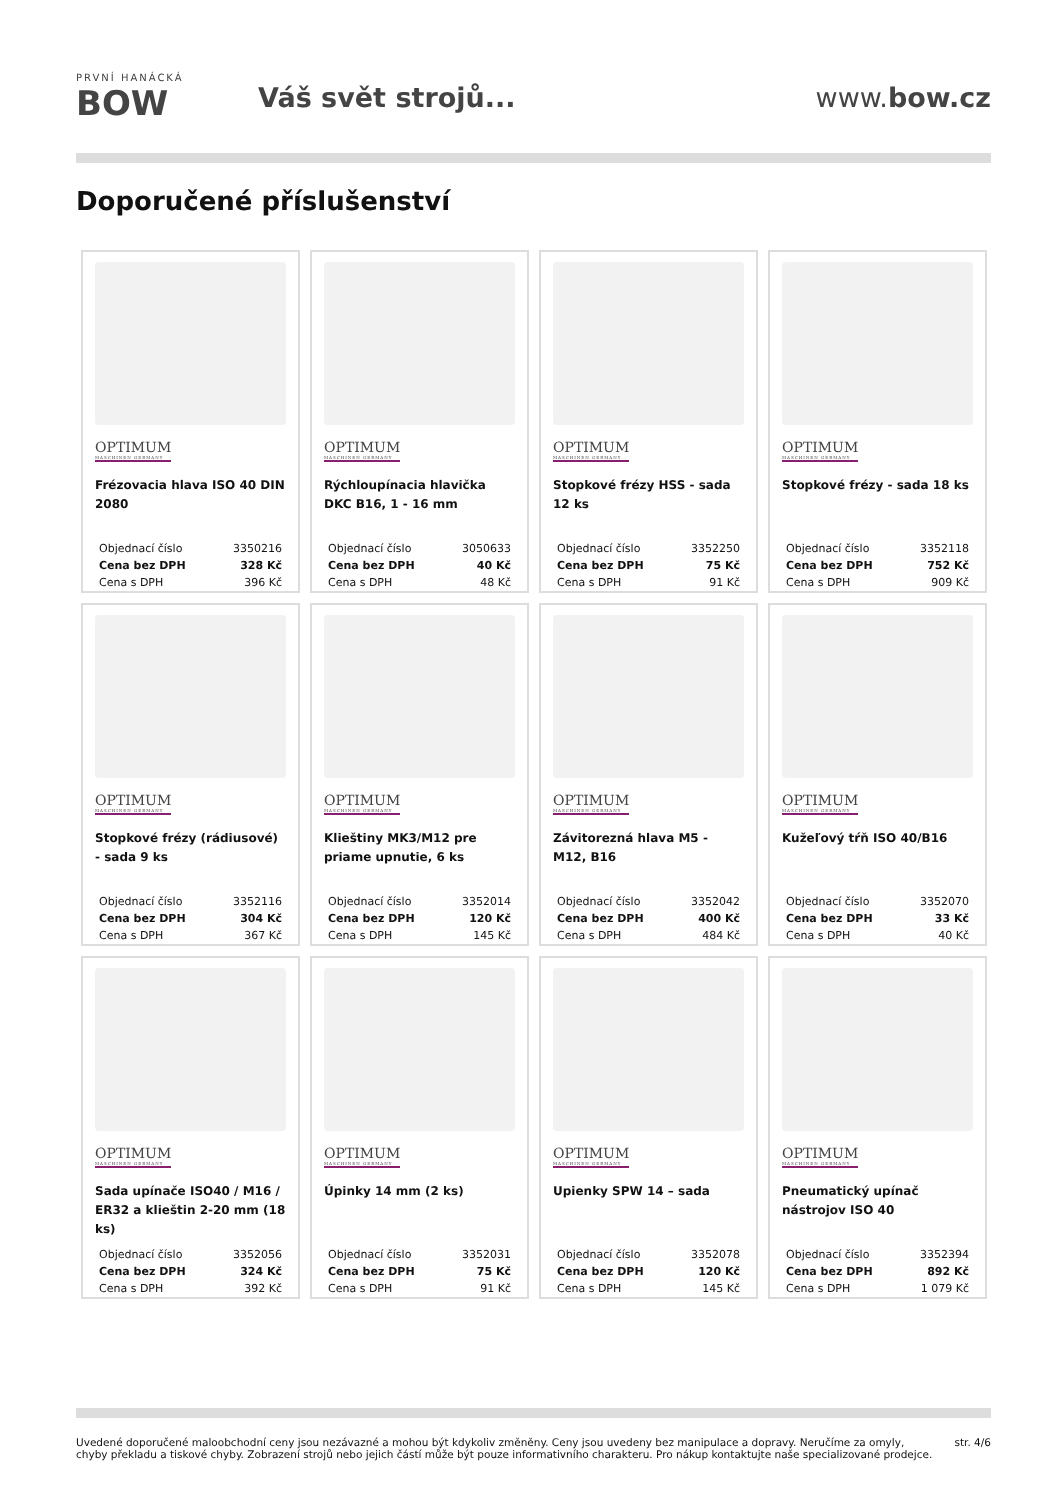PRVNÍ HANÁCKÁ
BOW
Váš svět strojů... www.bow.cz
Doporučené příslušenství
OPTIMUM
MASCHINEN GERMANY
Frézovacia hlava ISO 40 DIN 2080
| Objednací číslo | 3350216 |
| Cena bez DPH | 328 Kč |
| Cena s DPH | 396 Kč |
OPTIMUM
MASCHINEN GERMANY
Rýchloupínacia hlavička DKC B16, 1 - 16 mm
| Objednací číslo | 3050633 |
| Cena bez DPH | 40 Kč |
| Cena s DPH | 48 Kč |
OPTIMUM
MASCHINEN GERMANY
Stopkové frézy HSS - sada 12 ks
| Objednací číslo | 3352250 |
| Cena bez DPH | 75 Kč |
| Cena s DPH | 91 Kč |
OPTIMUM
MASCHINEN GERMANY
Stopkové frézy - sada 18 ks
| Objednací číslo | 3352118 |
| Cena bez DPH | 752 Kč |
| Cena s DPH | 909 Kč |
OPTIMUM
MASCHINEN GERMANY
Stopkové frézy (rádiusové) - sada 9 ks
| Objednací číslo | 3352116 |
| Cena bez DPH | 304 Kč |
| Cena s DPH | 367 Kč |
OPTIMUM
MASCHINEN GERMANY
Klieštiny MK3/M12 pre priame upnutie, 6 ks
| Objednací číslo | 3352014 |
| Cena bez DPH | 120 Kč |
| Cena s DPH | 145 Kč |
OPTIMUM
MASCHINEN GERMANY
Závitorezná hlava M5 - M12, B16
| Objednací číslo | 3352042 |
| Cena bez DPH | 400 Kč |
| Cena s DPH | 484 Kč |
OPTIMUM
MASCHINEN GERMANY
Kužeľový tŕň ISO 40/B16
| Objednací číslo | 3352070 |
| Cena bez DPH | 33 Kč |
| Cena s DPH | 40 Kč |
OPTIMUM
MASCHINEN GERMANY
Sada upínače ISO40 / M16 / ER32 a klieštin 2-20 mm (18 ks)
| Objednací číslo | 3352056 |
| Cena bez DPH | 324 Kč |
| Cena s DPH | 392 Kč |
OPTIMUM
MASCHINEN GERMANY
Úpinky 14 mm (2 ks)
| Objednací číslo | 3352031 |
| Cena bez DPH | 75 Kč |
| Cena s DPH | 91 Kč |
OPTIMUM
MASCHINEN GERMANY
Upienky SPW 14 – sada
| Objednací číslo | 3352078 |
| Cena bez DPH | 120 Kč |
| Cena s DPH | 145 Kč |
OPTIMUM
MASCHINEN GERMANY
Pneumatický upínač nástrojov ISO 40
| Objednací číslo | 3352394 |
| Cena bez DPH | 892 Kč |
| Cena s DPH | 1 079 Kč |
Uvedené doporučené maloobchodní ceny jsou nezávazné a mohou být kdykoliv změněny. Ceny jsou uvedeny bez manipulace a dopravy. Neručíme za omyly,
chyby překladu a tiskové chyby. Zobrazení strojů nebo jejich částí může být pouze informativního charakteru. Pro nákup kontaktujte naše specializované prodejce.
str. 4/6